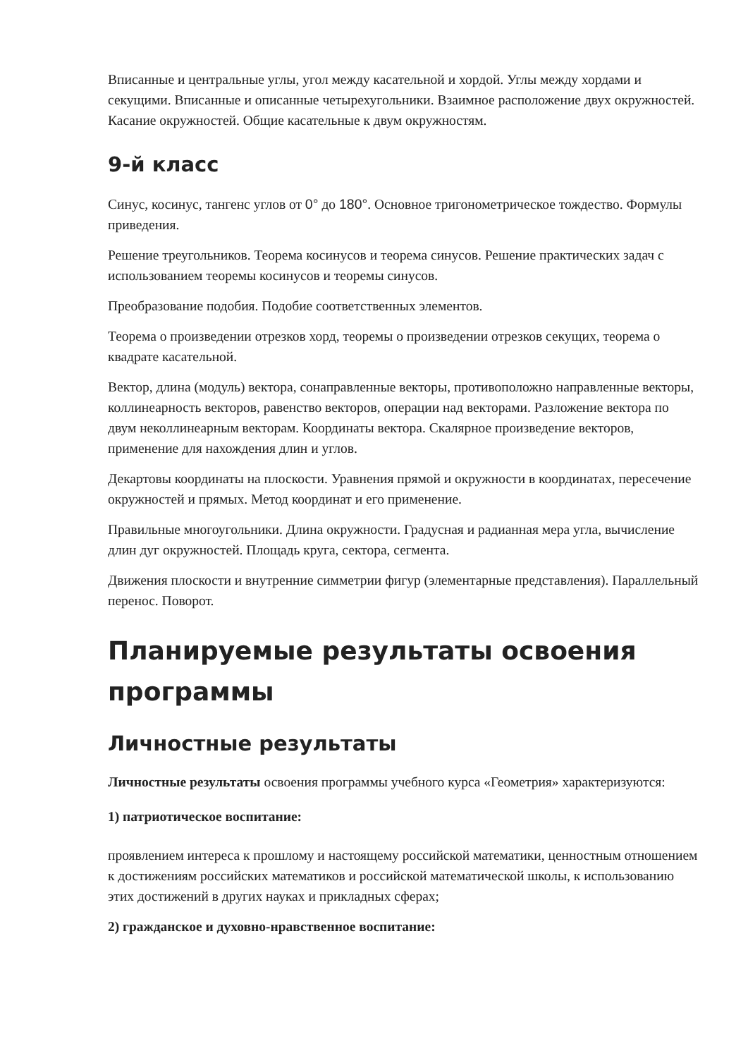Вписанные и центральные углы, угол между касательной и хордой. Углы между хордами и секущими. Вписанные и описанные четырехугольники. Взаимное расположение двух окружностей. Касание окружностей. Общие касательные к двум окружностям.
9-й класс
Синус, косинус, тангенс углов от 0° до 180°. Основное тригонометрическое тождество. Формулы приведения.
Решение треугольников. Теорема косинусов и теорема синусов. Решение практических задач с использованием теоремы косинусов и теоремы синусов.
Преобразование подобия. Подобие соответственных элементов.
Теорема о произведении отрезков хорд, теоремы о произведении отрезков секущих, теорема о квадрате касательной.
Вектор, длина (модуль) вектора, сонаправленные векторы, противоположно направленные векторы, коллинеарность векторов, равенство векторов, операции над векторами. Разложение вектора по двум неколлинеарным векторам. Координаты вектора. Скалярное произведение векторов, применение для нахождения длин и углов.
Декартовы координаты на плоскости. Уравнения прямой и окружности в координатах, пересечение окружностей и прямых. Метод координат и его применение.
Правильные многоугольники. Длина окружности. Градусная и радианная мера угла, вычисление длин дуг окружностей. Площадь круга, сектора, сегмента.
Движения плоскости и внутренние симметрии фигур (элементарные представления). Параллельный перенос. Поворот.
Планируемые результаты освоения программы
Личностные результаты
Личностные результаты освоения программы учебного курса «Геометрия» характеризуются:
1) патриотическое воспитание:
проявлением интереса к прошлому и настоящему российской математики, ценностным отношением к достижениям российских математиков и российской математической школы, к использованию этих достижений в других науках и прикладных сферах;
2) гражданское и духовно-нравственное воспитание: